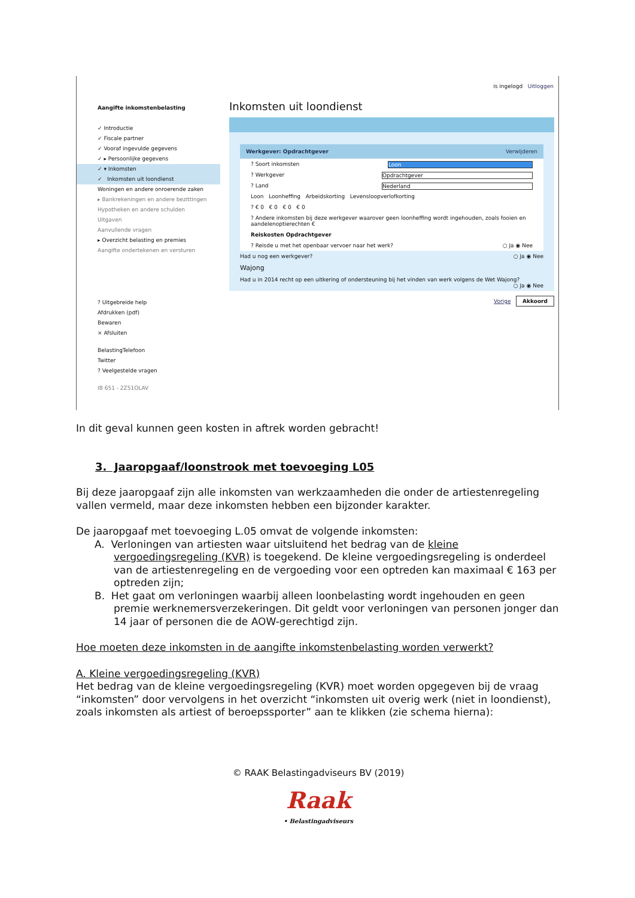is ingelogd Uitloggen
Aangifte inkomstenbelasting
✓ Introductie
✓ Fiscale partner
✓ Vooraf ingevulde gegevens
✓ ▸ Persoonlijke gegevens
✓ ▾ Inkomsten
✓ Inkomsten uit loondienst
Woningen en andere onroerende zaken
▸ Bankrekeningen en andere bezittingen
Hypotheken en andere schulden
Uitgaven
Aanvullende vragen
▸ Overzicht belasting en premies
Aangifte ondertekenen en versturen
? Uitgebreide help
Afdrukken (pdf)
Bewaren
× Afsluiten
BelastingTelefoon
Twitter
? Veelgestelde vragen
IB 651 - 2Z51OLAV
Inkomsten uit loondienst
Werkgever: Opdrachtgever Verwijderen
? Soort inkomsten Loon
? Werkgever Opdrachtgever
? Land Nederland
Loon Loonheffing Arbeidskorting Levensloopverlofkorting
? € 0 € 0 € 0 € 0
? Andere inkomsten bij deze werkgever waarover geen loonheffing wordt ingehouden, zoals fooien en aandelenoptierechten €
Reiskosten Opdrachtgever
? Reisde u met het openbaar vervoer naar het werk? ○ Ja ◉ Nee
Had u nog een werkgever? ○ Ja ◉ Nee
Wajong
Had u in 2014 recht op een uitkering of ondersteuning bij het vinden van werk volgens de Wet Wajong? ○ Ja ◉ Nee
Vorige Akkoord
In dit geval kunnen geen kosten in aftrek worden gebracht!
3. Jaaropgaaf/loonstrook met toevoeging L05
Bij deze jaaropgaaf zijn alle inkomsten van werkzaamheden die onder de artiestenregeling vallen vermeld, maar deze inkomsten hebben een bijzonder karakter.
De jaaropgaaf met toevoeging L.05 omvat de volgende inkomsten:
A. Verloningen van artiesten waar uitsluitend het bedrag van de kleine vergoedingsregeling (KVR) is toegekend. De kleine vergoedingsregeling is onderdeel van de artiestenregeling en de vergoeding voor een optreden kan maximaal € 163 per optreden zijn;
B. Het gaat om verloningen waarbij alleen loonbelasting wordt ingehouden en geen premie werknemersverzekeringen. Dit geldt voor verloningen van personen jonger dan 14 jaar of personen die de AOW-gerechtigd zijn.
Hoe moeten deze inkomsten in de aangifte inkomstenbelasting worden verwerkt?
A. Kleine vergoedingsregeling (KVR)
Het bedrag van de kleine vergoedingsregeling (KVR) moet worden opgegeven bij de vraag “inkomsten” door vervolgens in het overzicht “inkomsten uit overig werk (niet in loondienst), zoals inkomsten als artiest of beroepssporter” aan te klikken (zie schema hierna):
© RAAK Belastingadviseurs BV (2019)
Raak
• Belastingadviseurs